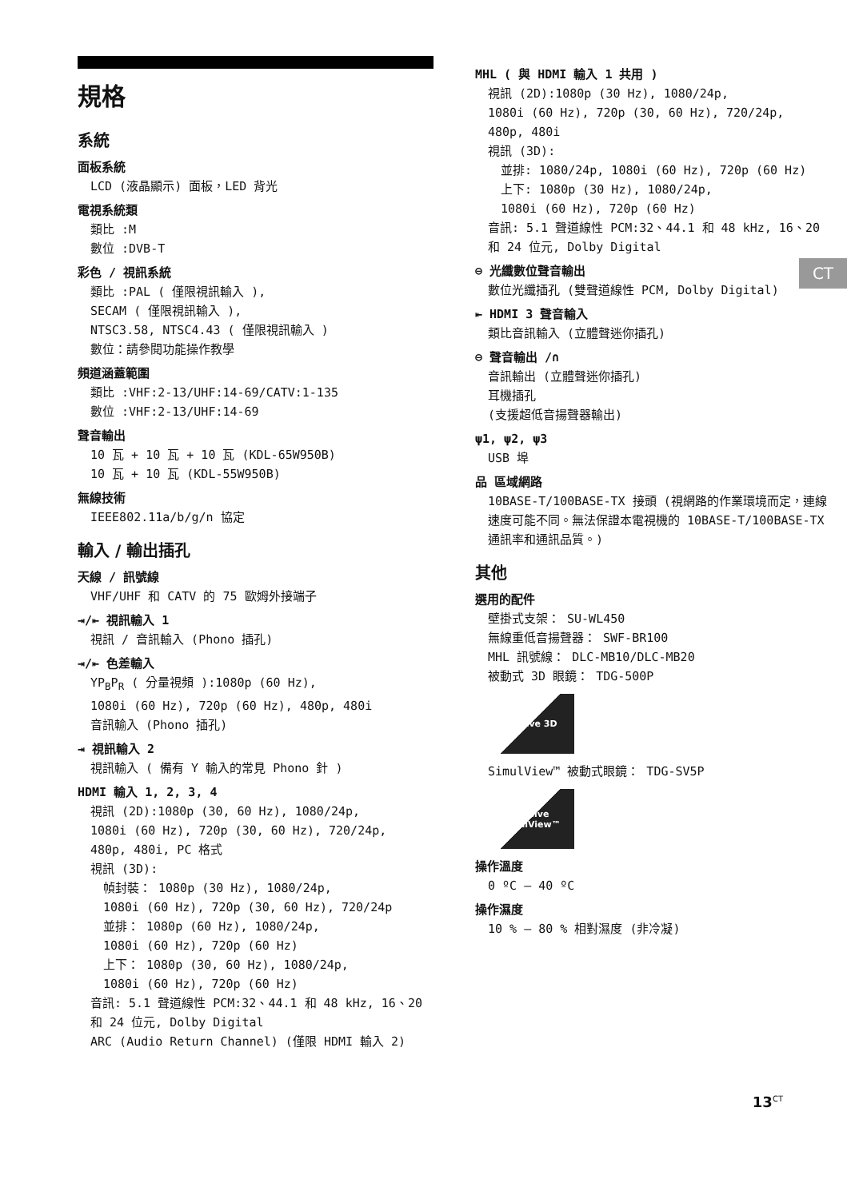規格
系統
面板系統
LCD (液晶顯示) 面板，LED 背光
電視系統類
類比 :M
數位 :DVB-T
彩色 / 視訊系統
類比 :PAL ( 僅限視訊輸入 ),
SECAM ( 僅限視訊輸入 ),
NTSC3.58, NTSC4.43 ( 僅限視訊輸入 )
數位：請參閱功能操作教學
頻道涵蓋範圍
類比 :VHF:2-13/UHF:14-69/CATV:1-135
數位 :VHF:2-13/UHF:14-69
聲音輸出
10 瓦 + 10 瓦 + 10 瓦 (KDL-65W950B)
10 瓦 + 10 瓦 (KDL-55W950B)
無線技術
IEEE802.11a/b/g/n 協定
輸入 / 輸出插孔
天線 / 訊號線
VHF/UHF 和 CATV 的 75 歐姆外接端子
⇥/⇤ 視訊輸入 1
視訊 / 音訊輸入 (Phono 插孔)
⇥/⇤ 色差輸入
YP<sub>B</sub>P<sub>R</sub> ( 分量視頻 ):1080p (60 Hz),
1080i (60 Hz), 720p (60 Hz), 480p, 480i
音訊輸入 (Phono 插孔)
⇥ 視訊輸入 2
視訊輸入 ( 備有 Y 輸入的常見 Phono 針 )
HDMI 輸入 1, 2, 3, 4
視訊 (2D):1080p (30, 60 Hz), 1080/24p,
1080i (60 Hz), 720p (30, 60 Hz), 720/24p,
480p, 480i, PC 格式
視訊 (3D):
幀封裝： 1080p (30 Hz), 1080/24p,
1080i (60 Hz), 720p (30, 60 Hz), 720/24p
並排： 1080p (60 Hz), 1080/24p,
1080i (60 Hz), 720p (60 Hz)
上下： 1080p (30, 60 Hz), 1080/24p,
1080i (60 Hz), 720p (60 Hz)
音訊: 5.1 聲道線性 PCM:32、44.1 和 48 kHz, 16、20 和 24 位元, Dolby Digital
ARC (Audio Return Channel) (僅限 HDMI 輸入 2)
MHL ( 與 HDMI 輸入 1 共用 )
視訊 (2D):1080p (30 Hz), 1080/24p,
1080i (60 Hz), 720p (30, 60 Hz), 720/24p,
480p, 480i
視訊 (3D):
並排: 1080/24p, 1080i (60 Hz), 720p (60 Hz)
上下: 1080p (30 Hz), 1080/24p,
1080i (60 Hz), 720p (60 Hz)
音訊: 5.1 聲道線性 PCM:32、44.1 和 48 kHz, 16、20 和 24 位元, Dolby Digital
⊖ 光纖數位聲音輸出
數位光纖插孔 (雙聲道線性 PCM, Dolby Digital)
⇤ HDMI 3 聲音輸入
類比音訊輸入 (立體聲迷你插孔)
⊖ 聲音輸出 /∩
音訊輸出 (立體聲迷你插孔)
耳機插孔
(支援超低音揚聲器輸出)
ψ1, ψ2, ψ3
USB 埠
品 區域網路
10BASE-T/100BASE-TX 接頭 (視網路的作業環境而定，連線速度可能不同。無法保證本電視機的 10BASE-T/100BASE-TX 通訊率和通訊品質。)
其他
選用的配件
壁掛式支架： SU-WL450
無線重低音揚聲器： SWF-BR100
MHL 訊號線： DLC-MB10/DLC-MB20
被動式 3D 眼鏡： TDG-500P
Passive 3D
SimulView™ 被動式眼鏡： TDG-SV5P
Passive SimulView™
操作溫度
0 ºC – 40 ºC
操作濕度
10 % – 80 % 相對濕度 (非冷凝)
CT
13<sup>CT</sup>